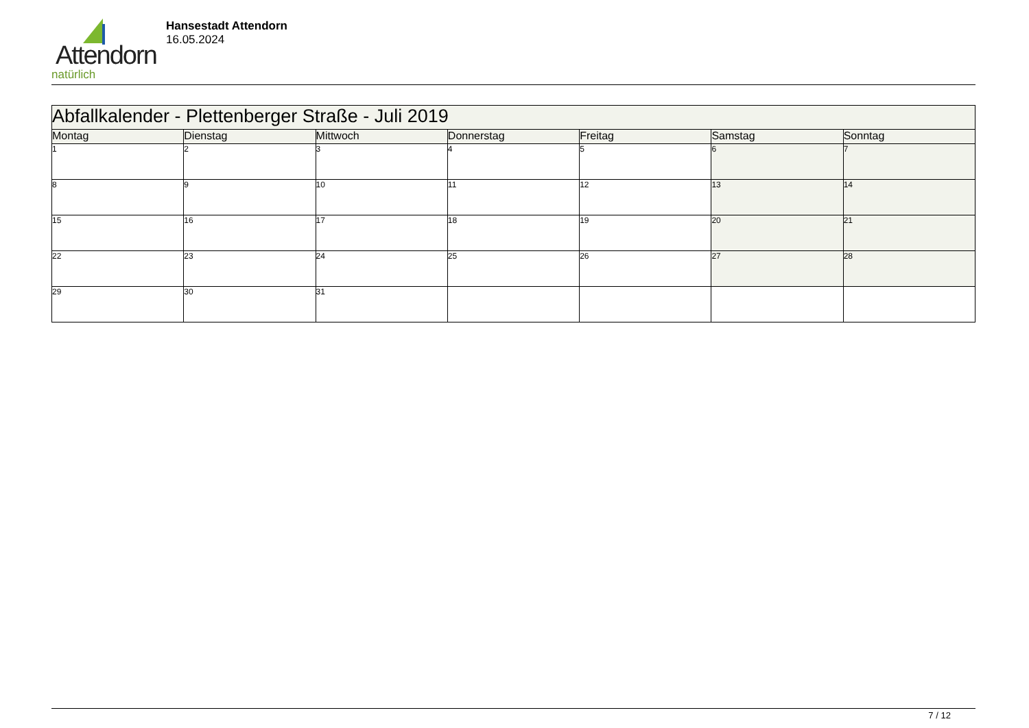Attendorn
natürlich
Hansestadt Attendorn
16.05.2024
| Abfallkalender - Plettenberger Straße - Juli 2019 | | | | | | |
| Montag | Dienstag | Mittwoch | Donnerstag | Freitag | Samstag | Sonntag |
| 1 | 2 | 3 | 4 | 5 | 6 | 7 |
| 8 | 9 | 10 | 11 | 12 | 13 | 14 |
| 15 | 16 | 17 | 18 | 19 | 20 | 21 |
| 22 | 23 | 24 | 25 | 26 | 27 | 28 |
| 29 | 30 | 31 | | | | |
7 / 12